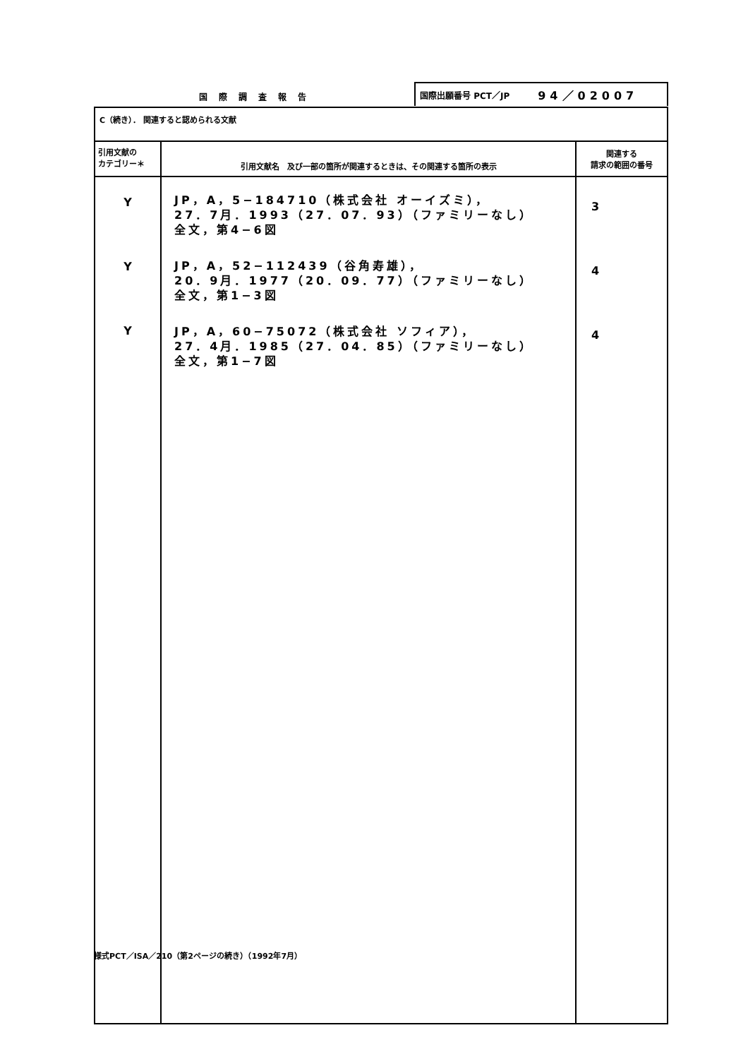国 際 調 査 報 告
国際出願番号 PCT／JP 94／02007
| C（続き）． 関連すると認められる文献 | | |
| 引用文献の カテゴリー＊ | 引用文献名 及び一部の箇所が関連するときは、その関連する箇所の表示 | 関連する 請求の範囲の番号 |
| Y Y Y | JP，A，5−184710（株式会社 オーイズミ）， 27．7月．1993（27．07．93）（ファミリーなし） 全文，第4−6図 JP，A，52−112439（谷角寿雄）， 20．9月．1977（20．09．77）（ファミリーなし） 全文，第1−3図 JP，A，60−75072（株式会社 ソフィア）， 27．4月．1985（27．04．85）（ファミリーなし） 全文，第1−7図 | 3 4 4 |
様式PCT／ISA／210（第2ページの続き）（1992年7月）